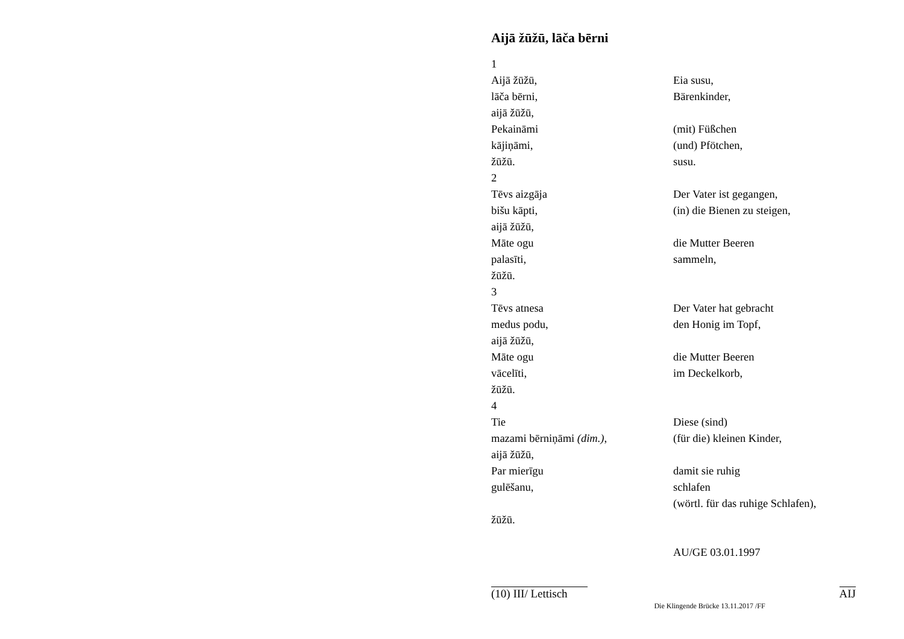Aijā žūžū, lāča bērni
| 1 | |
| Aijā žūžū, | Eia susu, |
| lāča bērni, | Bärenkinder, |
| aijā žūžū, | |
| Pekaināmi | (mit) Füßchen |
| kājiņāmi, | (und) Pfötchen, |
| žūžū. | susu. |
| 2 | |
| Tēvs aizgāja | Der Vater ist gegangen, |
| bišu kāpti, | (in) die Bienen zu steigen, |
| aijā žūžū, | |
| Māte ogu | die Mutter Beeren |
| palasīti, | sammeln, |
| žūžū. | |
| 3 | |
| Tēvs atnesa | Der Vater hat gebracht |
| medus podu, | den Honig im Topf, |
| aijā žūžū, | |
| Māte ogu | die Mutter Beeren |
| vācelīti, | im Deckelkorb, |
| žūžū. | |
| 4 | |
| Tie | Diese (sind) |
| mazami bērniņāmi (dim.) , | (für die) kleinen Kinder, |
| aijā žūžū, | |
| Par mierīgu | damit sie ruhig |
| gulēšanu, | schlafen |
| | (wörtl. für das ruhige Schlafen), |
| žūžū. | |
| | AU/GE 03.01.1997 |
(10) III/ Lettisch AIJ
Die Klingende Brücke 13.11.2017 /FF